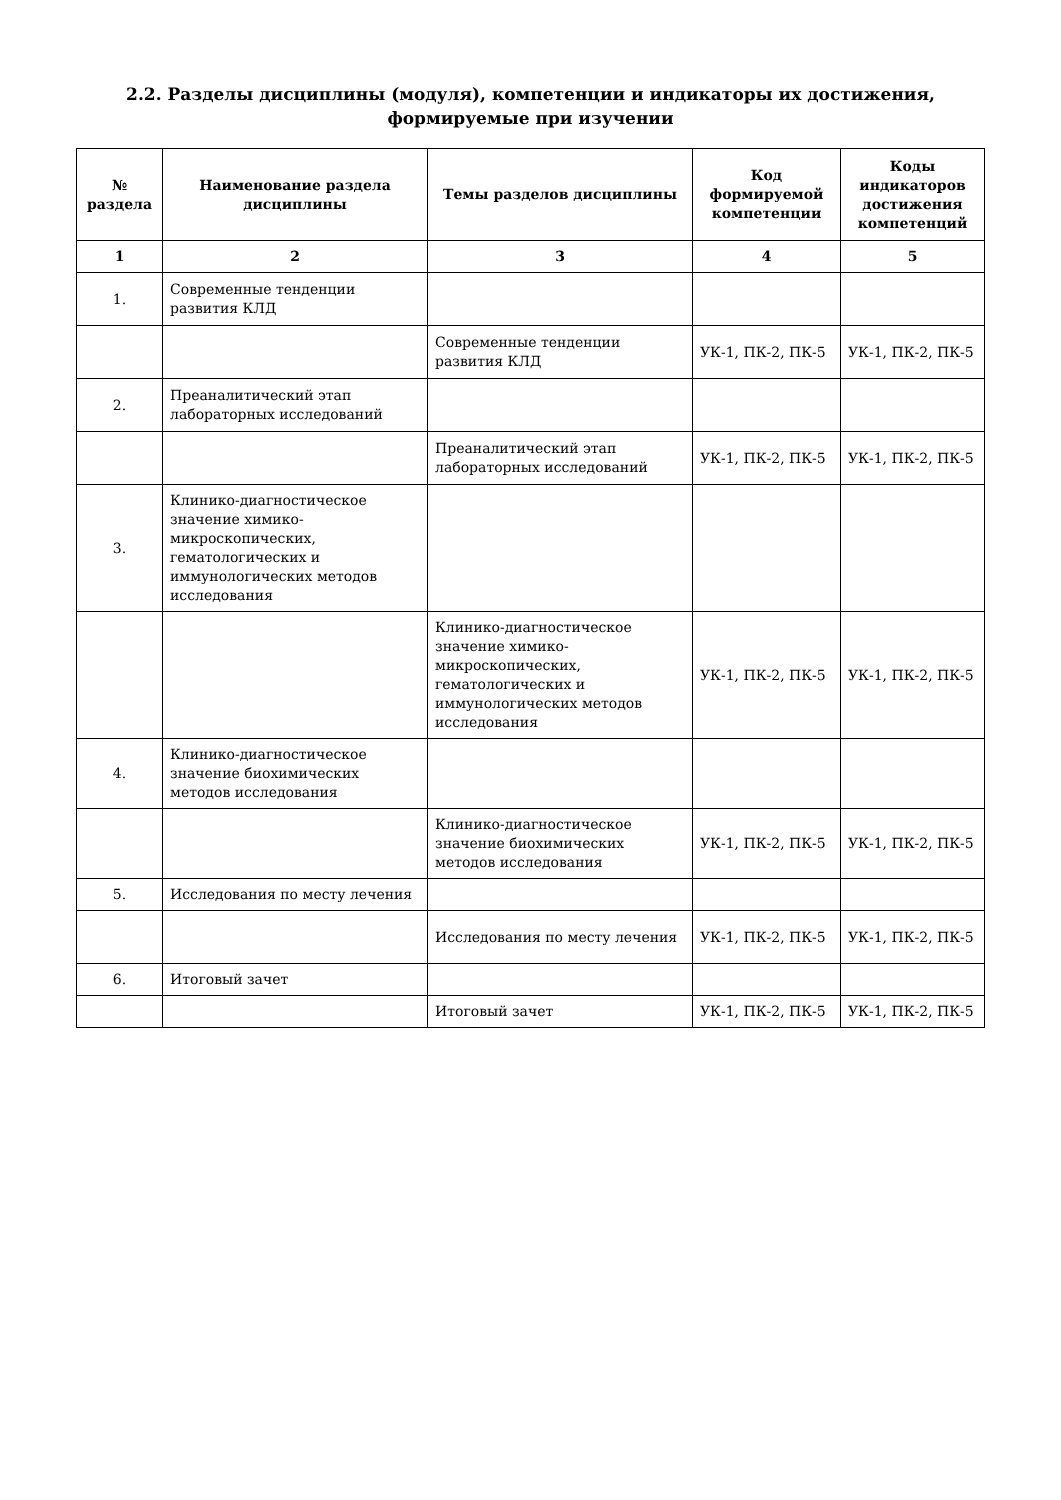2.2. Разделы дисциплины (модуля), компетенции и индикаторы их достижения, формируемые при изучении
| № раздела | Наименование раздела дисциплины | Темы разделов дисциплины | Код формируемой компетенции | Коды индикаторов достижения компетенций |
| --- | --- | --- | --- | --- |
| 1 | 2 | 3 | 4 | 5 |
| 1. | Современные тенденции развития КЛД | | | |
| | | Современные тенденции развития КЛД | УК-1, ПК-2, ПК-5 | УК-1, ПК-2, ПК-5 |
| 2. | Преаналитический этап лабораторных исследований | | | |
| | | Преаналитический этап лабораторных исследований | УК-1, ПК-2, ПК-5 | УК-1, ПК-2, ПК-5 |
| 3. | Клинико-диагностическое значение химико-микроскопических, гематологических и иммунологических методов исследования | | | |
| | | Клинико-диагностическое значение химико-микроскопических, гематологических и иммунологических методов исследования | УК-1, ПК-2, ПК-5 | УК-1, ПК-2, ПК-5 |
| 4. | Клинико-диагностическое значение биохимических методов исследования | | | |
| | | Клинико-диагностическое значение биохимических методов исследования | УК-1, ПК-2, ПК-5 | УК-1, ПК-2, ПК-5 |
| 5. | Исследования по месту лечения | | | |
| | | Исследования по месту лечения | УК-1, ПК-2, ПК-5 | УК-1, ПК-2, ПК-5 |
| 6. | Итоговый зачет | | | |
| | | Итоговый зачет | УК-1, ПК-2, ПК-5 | УК-1, ПК-2, ПК-5 |